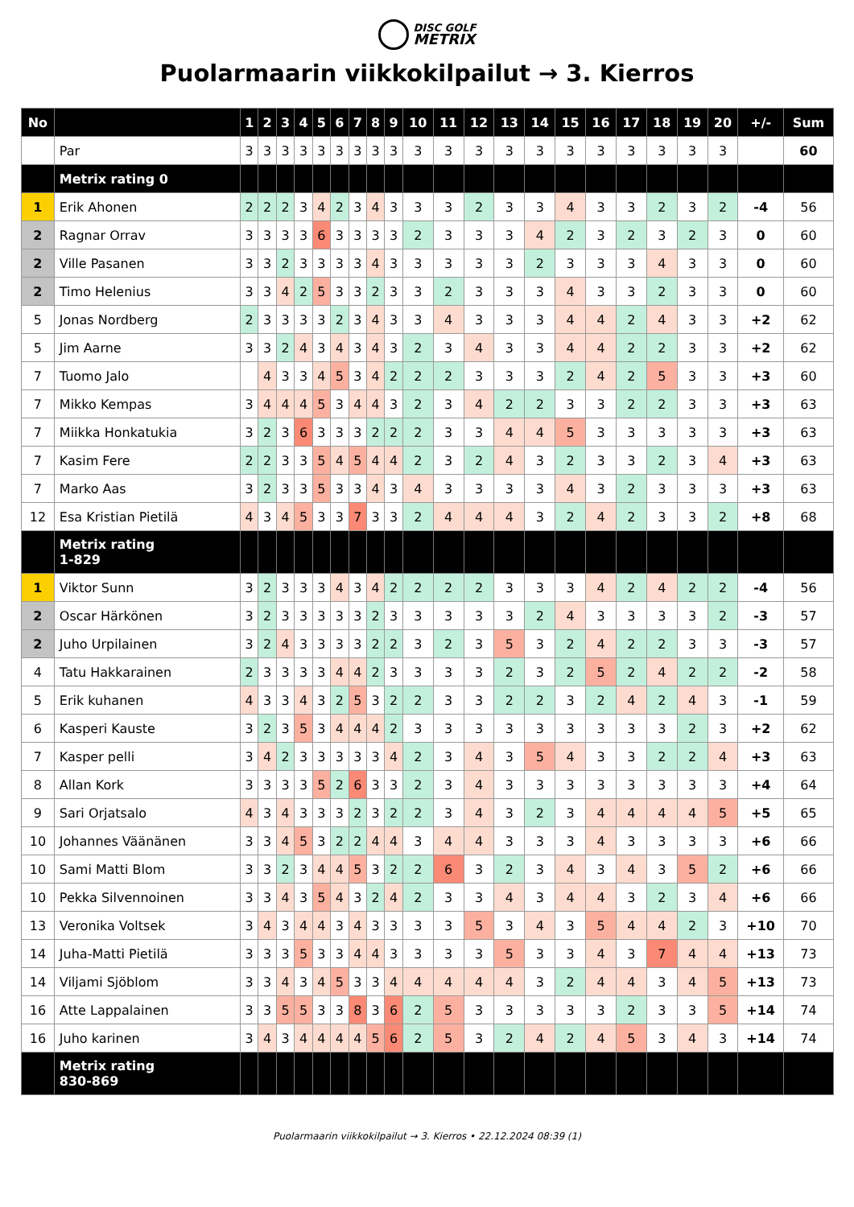DISC GOLF
METRIX
Puolarmaarin viikkokilpailut → 3. Kierros
| No | | 1 | 2 | 3 | 4 | 5 | 6 | 7 | 8 | 9 | 10 | 11 | 12 | 13 | 14 | 15 | 16 | 17 | 18 | 19 | 20 | +/- | Sum |
| --- | --- | --- | --- | --- | --- | --- | --- | --- | --- | --- | --- | --- | --- | --- | --- | --- | --- | --- | --- | --- | --- | --- | --- |
| | Par | 3 | 3 | 3 | 3 | 3 | 3 | 3 | 3 | 3 | 3 | 3 | 3 | 3 | 3 | 3 | 3 | 3 | 3 | 3 | 3 | | 60 |
| | Metrix rating 0 | | | | | | | | | | | | | | | | | | | | | | |
| 1 | Erik Ahonen | 2 | 2 | 2 | 3 | 4 | 2 | 3 | 4 | 3 | 3 | 3 | 2 | 3 | 3 | 4 | 3 | 3 | 2 | 3 | 2 | -4 | 56 |
| 2 | Ragnar Orrav | 3 | 3 | 3 | 3 | 6 | 3 | 3 | 3 | 3 | 2 | 3 | 3 | 3 | 4 | 2 | 3 | 2 | 3 | 2 | 3 | 0 | 60 |
| 2 | Ville Pasanen | 3 | 3 | 2 | 3 | 3 | 3 | 3 | 4 | 3 | 3 | 3 | 3 | 3 | 2 | 3 | 3 | 3 | 4 | 3 | 3 | 0 | 60 |
| 2 | Timo Helenius | 3 | 3 | 4 | 2 | 5 | 3 | 3 | 2 | 3 | 3 | 2 | 3 | 3 | 3 | 4 | 3 | 3 | 2 | 3 | 3 | 0 | 60 |
| 5 | Jonas Nordberg | 2 | 3 | 3 | 3 | 3 | 2 | 3 | 4 | 3 | 3 | 4 | 3 | 3 | 3 | 4 | 4 | 2 | 4 | 3 | 3 | +2 | 62 |
| 5 | Jim Aarne | 3 | 3 | 2 | 4 | 3 | 4 | 3 | 4 | 3 | 2 | 3 | 4 | 3 | 3 | 4 | 4 | 2 | 2 | 3 | 3 | +2 | 62 |
| 7 | Tuomo Jalo | | 4 | 3 | 3 | 4 | 5 | 3 | 4 | 2 | 2 | 2 | 3 | 3 | 3 | 2 | 4 | 2 | 5 | 3 | 3 | +3 | 60 |
| 7 | Mikko Kempas | 3 | 4 | 4 | 4 | 5 | 3 | 4 | 4 | 3 | 2 | 3 | 4 | 2 | 2 | 3 | 3 | 2 | 2 | 3 | 3 | +3 | 63 |
| 7 | Miikka Honkatukia | 3 | 2 | 3 | 6 | 3 | 3 | 3 | 2 | 2 | 2 | 3 | 3 | 4 | 4 | 5 | 3 | 3 | 3 | 3 | 3 | +3 | 63 |
| 7 | Kasim Fere | 2 | 2 | 3 | 3 | 5 | 4 | 5 | 4 | 4 | 2 | 3 | 2 | 4 | 3 | 2 | 3 | 3 | 2 | 3 | 4 | +3 | 63 |
| 7 | Marko Aas | 3 | 2 | 3 | 3 | 5 | 3 | 3 | 4 | 3 | 4 | 3 | 3 | 3 | 3 | 4 | 3 | 2 | 3 | 3 | 3 | +3 | 63 |
| 12 | Esa Kristian Pietilä | 4 | 3 | 4 | 5 | 3 | 3 | 7 | 3 | 3 | 2 | 4 | 4 | 4 | 3 | 2 | 4 | 2 | 3 | 3 | 2 | +8 | 68 |
| | Metrix rating 1-829 | | | | | | | | | | | | | | | | | | | | | | |
| 1 | Viktor Sunn | 3 | 2 | 3 | 3 | 3 | 4 | 3 | 4 | 2 | 2 | 2 | 2 | 3 | 3 | 3 | 4 | 2 | 4 | 2 | 2 | -4 | 56 |
| 2 | Oscar Härkönen | 3 | 2 | 3 | 3 | 3 | 3 | 3 | 2 | 3 | 3 | 3 | 3 | 3 | 2 | 4 | 3 | 3 | 3 | 3 | 2 | -3 | 57 |
| 2 | Juho Urpilainen | 3 | 2 | 4 | 3 | 3 | 3 | 3 | 2 | 2 | 3 | 2 | 3 | 5 | 3 | 2 | 4 | 2 | 2 | 3 | 3 | -3 | 57 |
| 4 | Tatu Hakkarainen | 2 | 3 | 3 | 3 | 3 | 4 | 4 | 2 | 3 | 3 | 3 | 3 | 2 | 3 | 2 | 5 | 2 | 4 | 2 | 2 | -2 | 58 |
| 5 | Erik kuhanen | 4 | 3 | 3 | 4 | 3 | 2 | 5 | 3 | 2 | 2 | 3 | 3 | 2 | 2 | 3 | 2 | 4 | 2 | 4 | 3 | -1 | 59 |
| 6 | Kasperi Kauste | 3 | 2 | 3 | 5 | 3 | 4 | 4 | 4 | 2 | 3 | 3 | 3 | 3 | 3 | 3 | 3 | 3 | 3 | 2 | 3 | +2 | 62 |
| 7 | Kasper pelli | 3 | 4 | 2 | 3 | 3 | 3 | 3 | 3 | 4 | 2 | 3 | 4 | 3 | 5 | 4 | 3 | 3 | 2 | 2 | 4 | +3 | 63 |
| 8 | Allan Kork | 3 | 3 | 3 | 3 | 5 | 2 | 6 | 3 | 3 | 2 | 3 | 4 | 3 | 3 | 3 | 3 | 3 | 3 | 3 | 3 | +4 | 64 |
| 9 | Sari Orjatsalo | 4 | 3 | 4 | 3 | 3 | 3 | 2 | 3 | 2 | 2 | 3 | 4 | 3 | 2 | 3 | 4 | 4 | 4 | 4 | 5 | +5 | 65 |
| 10 | Johannes Väänänen | 3 | 3 | 4 | 5 | 3 | 2 | 2 | 4 | 4 | 3 | 4 | 4 | 3 | 3 | 3 | 4 | 3 | 3 | 3 | 3 | +6 | 66 |
| 10 | Sami Matti Blom | 3 | 3 | 2 | 3 | 4 | 4 | 5 | 3 | 2 | 2 | 6 | 3 | 2 | 3 | 4 | 3 | 4 | 3 | 5 | 2 | +6 | 66 |
| 10 | Pekka Silvennoinen | 3 | 3 | 4 | 3 | 5 | 4 | 3 | 2 | 4 | 2 | 3 | 3 | 4 | 3 | 4 | 4 | 3 | 2 | 3 | 4 | +6 | 66 |
| 13 | Veronika Voltsek | 3 | 4 | 3 | 4 | 4 | 3 | 4 | 3 | 3 | 3 | 3 | 5 | 3 | 4 | 3 | 5 | 4 | 4 | 2 | 3 | +10 | 70 |
| 14 | Juha-Matti Pietilä | 3 | 3 | 3 | 5 | 3 | 3 | 4 | 4 | 3 | 3 | 3 | 3 | 5 | 3 | 3 | 4 | 3 | 7 | 4 | 4 | +13 | 73 |
| 14 | Viljami Sjöblom | 3 | 3 | 4 | 3 | 4 | 5 | 3 | 3 | 4 | 4 | 4 | 4 | 4 | 3 | 2 | 4 | 4 | 3 | 4 | 5 | +13 | 73 |
| 16 | Atte Lappalainen | 3 | 3 | 5 | 5 | 3 | 3 | 8 | 3 | 6 | 2 | 5 | 3 | 3 | 3 | 3 | 3 | 2 | 3 | 3 | 5 | +14 | 74 |
| 16 | Juho karinen | 3 | 4 | 3 | 4 | 4 | 4 | 4 | 5 | 6 | 2 | 5 | 3 | 2 | 4 | 2 | 4 | 5 | 3 | 4 | 3 | +14 | 74 |
| | Metrix rating 830-869 | | | | | | | | | | | | | | | | | | | | | | |
Puolarmaarin viikkokilpailut → 3. Kierros • 22.12.2024 08:39 (1)